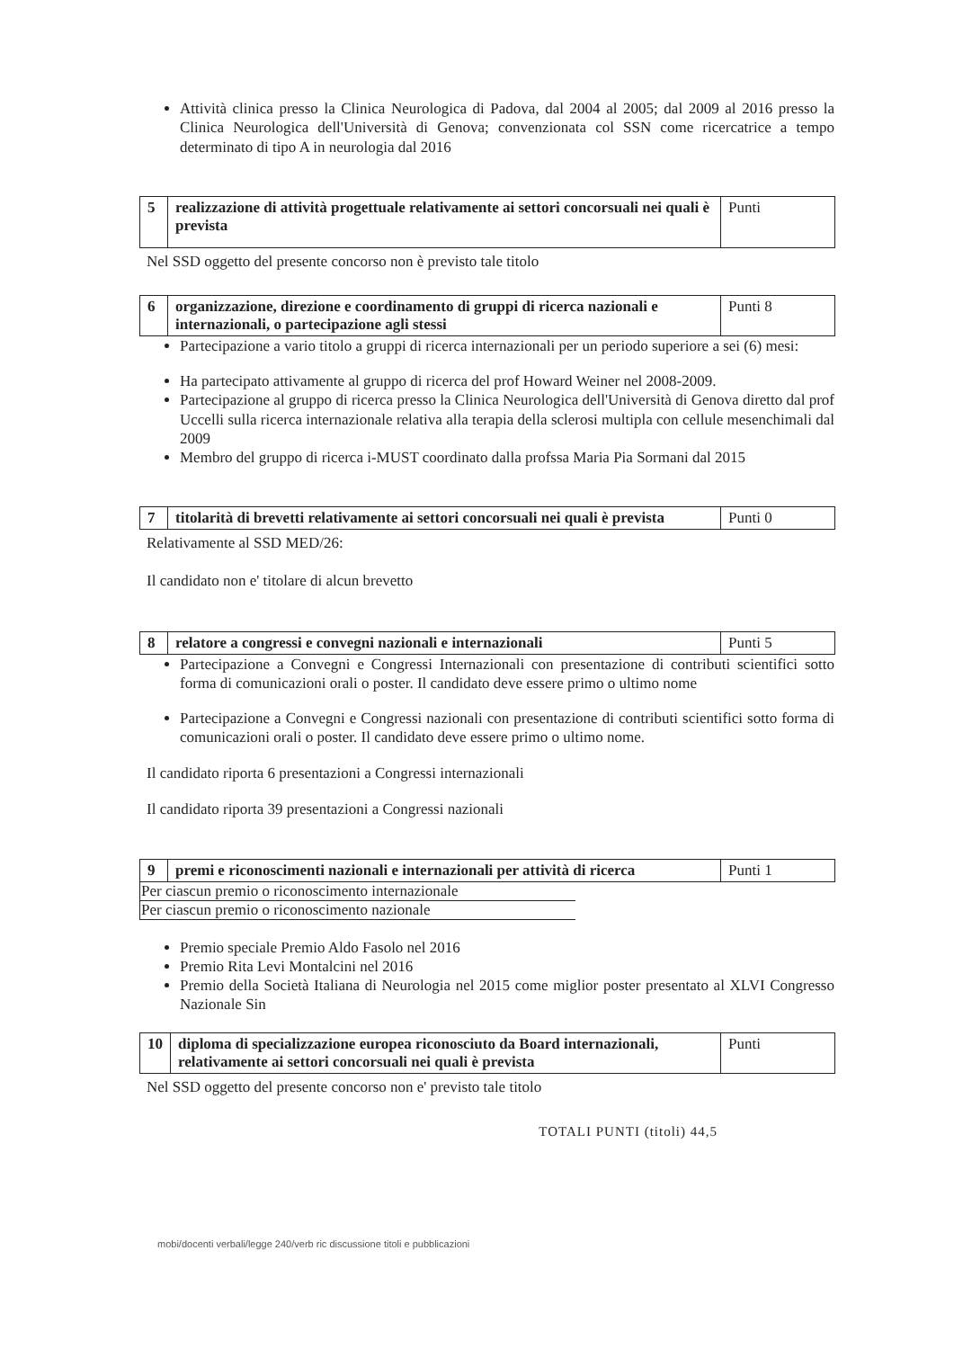Attività clinica presso la Clinica Neurologica di Padova, dal 2004 al 2005; dal 2009 al 2016 presso la Clinica Neurologica dell'Università di Genova; convenzionata col SSN come ricercatrice a tempo determinato di tipo A in neurologia dal 2016
| 5 | realizzazione di attività progettuale relativamente ai settori concorsuali nei quali è prevista | Punti |
Nel SSD oggetto del presente concorso non è previsto tale titolo
| 6 | organizzazione, direzione e coordinamento di gruppi di ricerca nazionali e internazionali, o partecipazione agli stessi | Punti 8 |
Partecipazione a vario titolo a gruppi di ricerca internazionali per un periodo superiore a sei (6) mesi:
Ha partecipato attivamente al gruppo di ricerca del prof Howard Weiner nel 2008-2009.
Partecipazione al gruppo di ricerca presso la Clinica Neurologica dell'Università di Genova diretto dal prof Uccelli sulla ricerca internazionale relativa alla terapia della sclerosi multipla con cellule mesenchimali dal 2009
Membro del gruppo di ricerca i-MUST coordinato dalla profssa Maria Pia Sormani dal 2015
| 7 | titolarità di brevetti relativamente ai settori concorsuali nei quali è prevista | Punti 0 |
Relativamente al SSD MED/26:
Il candidato non e' titolare di alcun brevetto
| 8 | relatore a congressi e convegni nazionali e internazionali | Punti 5 |
Partecipazione a Convegni e Congressi Internazionali con presentazione di contributi scientifici sotto forma di comunicazioni orali o poster. Il candidato deve essere primo o ultimo nome
Partecipazione a Convegni e Congressi nazionali con presentazione di contributi scientifici sotto forma di comunicazioni orali o poster. Il candidato deve essere primo o ultimo nome.
Il candidato riporta 6 presentazioni a Congressi internazionali
Il candidato riporta 39 presentazioni a Congressi nazionali
| 9 | premi e riconoscimenti nazionali e internazionali per attività di ricerca | Punti 1 |
| Per ciascun premio o riconoscimento internazionale |
| Per ciascun premio o riconoscimento nazionale |
Premio speciale Premio Aldo Fasolo nel 2016
Premio Rita Levi Montalcini nel 2016
Premio della Società Italiana di Neurologia nel 2015 come miglior poster presentato al XLVI Congresso Nazionale Sin
| 10 | diploma di specializzazione europea riconosciuto da Board internazionali, relativamente ai settori concorsuali nei quali è prevista | Punti |
Nel SSD oggetto del presente concorso non e' previsto tale titolo
TOTALI PUNTI (titoli) 44,5
mobi/docenti verbali/legge 240/verb ric discussione titoli e pubblicazioni